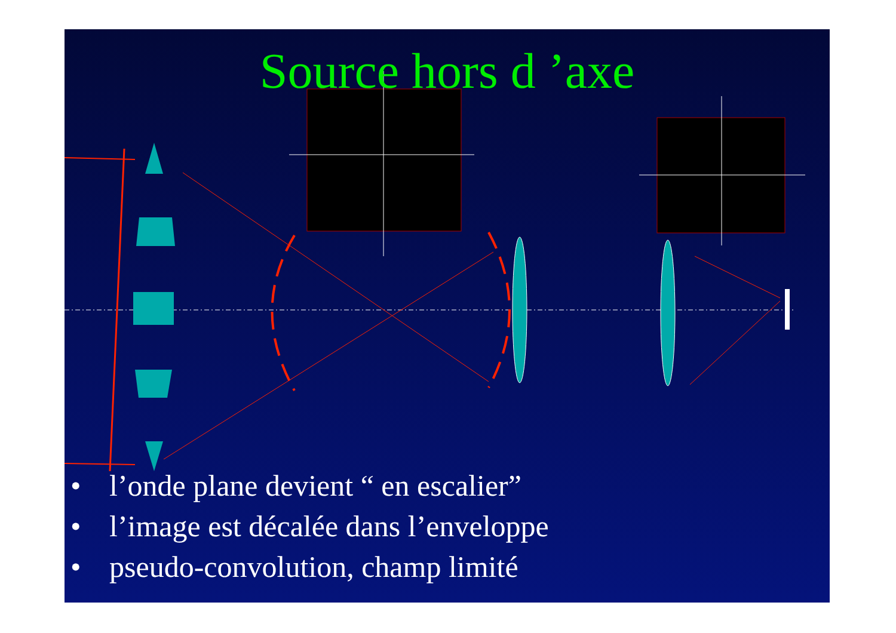Source hors d ’axe
• l’onde plane devient “ en escalier”
• l’image est décalée dans l’enveloppe
• pseudo-convolution, champ limité